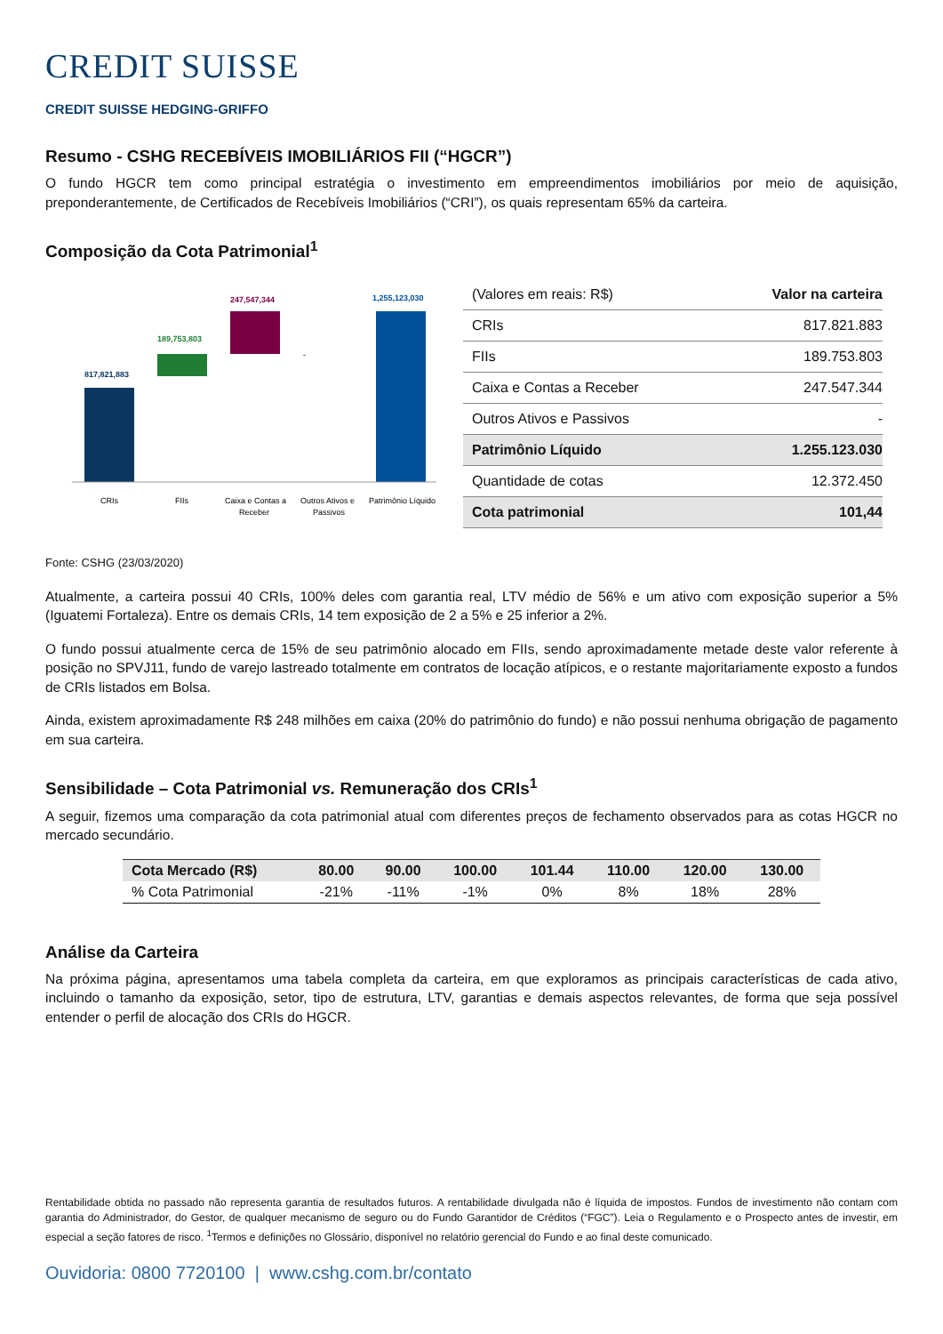CREDIT SUISSE
CREDIT SUISSE HEDGING-GRIFFO
Resumo - CSHG RECEBÍVEIS IMOBILIÁRIOS FII (“HGCR”)
O fundo HGCR tem como principal estratégia o investimento em empreendimentos imobiliários por meio de aquisição, preponderantemente, de Certificados de Recebíveis Imobiliários (“CRI”), os quais representam 65% da carteira.
Composição da Cota Patrimonial<sup>1</sup>
817,821,883
189,753,803
247,547,344
1,255,123,030
-
CRIs
FIIs
Caixa e Contas a
Receber
Outros Ativos e
Passivos
Patrimônio Líquido
| (Valores em reais: R$) | Valor na carteira |
| --- | --- |
| CRIs | 817.821.883 |
| FIIs | 189.753.803 |
| Caixa e Contas a Receber | 247.547.344 |
| Outros Ativos e Passivos | - |
| Patrimônio Líquido | 1.255.123.030 |
| Quantidade de cotas | 12.372.450 |
| Cota patrimonial | 101,44 |
Fonte: CSHG (23/03/2020)
Atualmente, a carteira possui 40 CRIs, 100% deles com garantia real, LTV médio de 56% e um ativo com exposição superior a 5% (Iguatemi Fortaleza). Entre os demais CRIs, 14 tem exposição de 2 a 5% e 25 inferior a 2%.
O fundo possui atualmente cerca de 15% de seu patrimônio alocado em FIIs, sendo aproximadamente metade deste valor referente à posição no SPVJ11, fundo de varejo lastreado totalmente em contratos de locação atípicos, e o restante majoritariamente exposto a fundos de CRIs listados em Bolsa.
Ainda, existem aproximadamente R$ 248 milhões em caixa (20% do patrimônio do fundo) e não possui nenhuma obrigação de pagamento em sua carteira.
Sensibilidade – Cota Patrimonial vs. Remuneração dos CRIs<sup>1</sup>
A seguir, fizemos uma comparação da cota patrimonial atual com diferentes preços de fechamento observados para as cotas HGCR no mercado secundário.
| Cota Mercado (R$) | 80.00 | 90.00 | 100.00 | 101.44 | 110.00 | 120.00 | 130.00 |
| --- | --- | --- | --- | --- | --- | --- | --- |
| % Cota Patrimonial | -21% | -11% | -1% | 0% | 8% | 18% | 28% |
Análise da Carteira
Na próxima página, apresentamos uma tabela completa da carteira, em que exploramos as principais características de cada ativo, incluindo o tamanho da exposição, setor, tipo de estrutura, LTV, garantias e demais aspectos relevantes, de forma que seja possível entender o perfil de alocação dos CRIs do HGCR.
Rentabilidade obtida no passado não representa garantia de resultados futuros. A rentabilidade divulgada não é líquida de impostos. Fundos de investimento não contam com garantia do Administrador, do Gestor, de qualquer mecanismo de seguro ou do Fundo Garantidor de Créditos (“FGC”). Leia o Regulamento e o Prospecto antes de investir, em especial a seção fatores de risco. <sup>1</sup>Termos e definições no Glossário, disponível no relatório gerencial do Fundo e ao final deste comunicado.
Ouvidoria: 0800 7720100 | www.cshg.com.br/contato